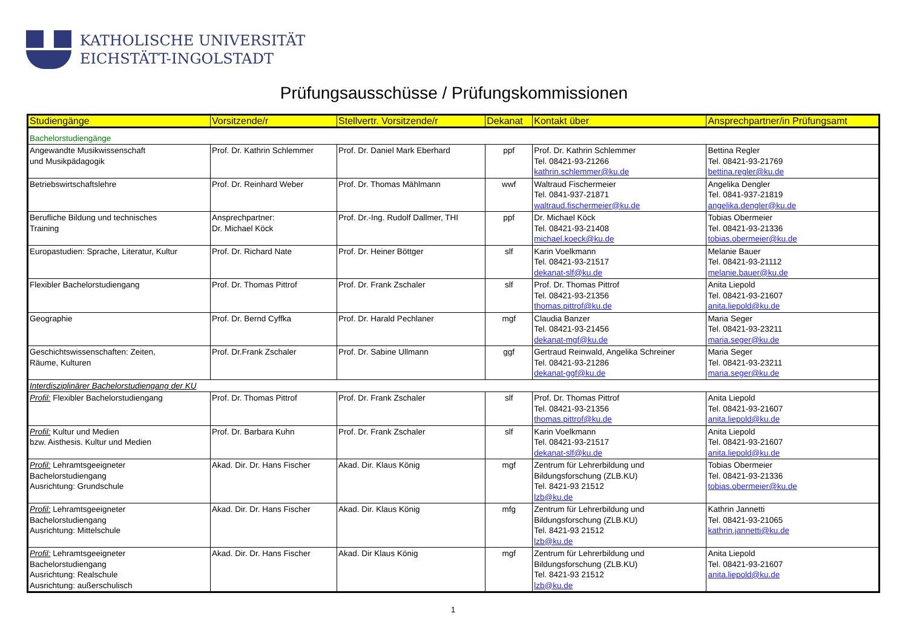KATHOLISCHE UNIVERSITÄT
EICHSTÄTT-INGOLSTADT
Prüfungsausschüsse / Prüfungskommissionen
| Studiengänge | Vorsitzende/r | Stellvertr. Vorsitzende/r | Dekanat | Kontakt über | Ansprechpartner/in Prüfungsamt |
| --- | --- | --- | --- | --- | --- |
| Bachelorstudiengänge | | | | | |
| Angewandte Musikwissenschaft und Musikpädagogik | Prof. Dr. Kathrin Schlemmer | Prof. Dr. Daniel Mark Eberhard | ppf | Prof. Dr. Kathrin Schlemmer Tel. 08421-93-21266 kathrin.schlemmer@ku.de | Bettina Regler Tel. 08421-93-21769 bettina.regler@ku.de |
| Betriebswirtschaftslehre | Prof. Dr. Reinhard Weber | Prof. Dr. Thomas Mählmann | wwf | Waltraud Fischermeier Tel. 0841-937-21871 waltraud.fischermeier@ku.de | Angelika Dengler Tel. 0841-937-21819 angelika.dengler@ku.de |
| Berufliche Bildung und technisches Training | Ansprechpartner: Dr. Michael Köck | Prof. Dr.-Ing. Rudolf Dallmer, THI | ppf | Dr. Michael Köck Tel. 08421-93-21408 michael.koeck@ku.de | Tobias Obermeier Tel. 08421-93-21336 tobias.obermeier@ku.de |
| Europastudien: Sprache, Literatur, Kultur | Prof. Dr. Richard Nate | Prof. Dr. Heiner Böttger | slf | Karin Voelkmann Tel. 08421-93-21517 dekanat-slf@ku.de | Melanie Bauer Tel. 08421-93-21112 melanie.bauer@ku.de |
| Flexibler Bachelorstudiengang | Prof. Dr. Thomas Pittrof | Prof. Dr. Frank Zschaler | slf | Prof. Dr. Thomas Pittrof Tel. 08421-93-21356 thomas.pittrof@ku.de | Anita Liepold Tel. 08421-93-21607 anita.liepold@ku.de |
| Geographie | Prof. Dr. Bernd Cyffka | Prof. Dr. Harald Pechlaner | mgf | Claudia Banzer Tel. 08421-93-21456 dekanat-mgf@ku.de | Maria Seger Tel. 08421-93-23211 maria.seger@ku.de |
| Geschichtswissenschaften: Zeiten, Räume, Kulturen | Prof. Dr.Frank Zschaler | Prof. Dr. Sabine Ullmann | ggf | Gertraud Reinwald, Angelika Schreiner Tel. 08421-93-21286 dekanat-ggf@ku.de | Maria Seger Tel. 08421-93-23211 maria.seger@ku.de |
| Interdisziplinärer Bachelorstudiengang der KU | | | | | |
| Profil: Flexibler Bachelorstudiengang | Prof. Dr. Thomas Pittrof | Prof. Dr. Frank Zschaler | slf | Prof. Dr. Thomas Pittrof Tel. 08421-93-21356 thomas.pittrof@ku.de | Anita Liepold Tel. 08421-93-21607 anita.liepold@ku.de |
| Profil: Kultur und Medien bzw. Aisthesis. Kultur und Medien | Prof. Dr. Barbara Kuhn | Prof. Dr. Frank Zschaler | slf | Karin Voelkmann Tel. 08421-93-21517 dekanat-slf@ku.de | Anita Liepold Tel. 08421-93-21607 anita.liepold@ku.de |
| Profil: Lehramtsgeeigneter Bachelorstudiengang Ausrichtung: Grundschule | Akad. Dir. Dr. Hans Fischer | Akad. Dir. Klaus König | mgf | Zentrum für Lehrerbildung und Bildungsforschung (ZLB.KU) Tel. 8421-93 21512 lzb@ku.de | Tobias Obermeier Tel. 08421-93-21336 tobias.obermeier@ku.de |
| Profil: Lehramtsgeeigneter Bachelorstudiengang Ausrichtung: Mittelschule | Akad. Dir. Dr. Hans Fischer | Akad. Dir. Klaus König | mfg | Zentrum für Lehrerbildung und Bildungsforschung (ZLB.KU) Tel. 8421-93 21512 lzb@ku.de | Kathrin Jannetti Tel. 08421-93-21065 kathrin.jannetti@ku.de |
| Profil: Lehramtsgeeigneter Bachelorstudiengang Ausrichtung: Realschule Ausrichtung: außerschulisch | Akad. Dir. Dr. Hans Fischer | Akad. Dir Klaus König | mgf | Zentrum für Lehrerbildung und Bildungsforschung (ZLB.KU) Tel. 8421-93 21512 lzb@ku.de | Anita Liepold Tel. 08421-93-21607 anita.liepold@ku.de |
1